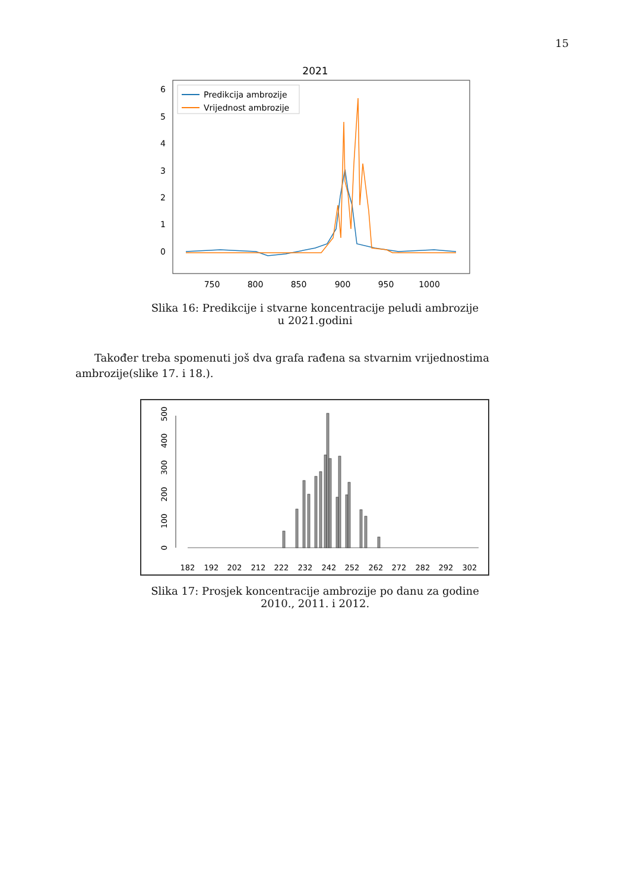15
2021
6
5
4
3
2
1
0
750
800
850
900
950
1000
Predikcija ambrozije
Vrijednost ambrozije
Slika 16: Predikcije i stvarne koncentracije peludi ambrozije u 2021.godini
Također treba spomenuti još dva grafa rađena sa stvarnim vrijednostima ambrozije(slike 17. i 18.).
0
100
200
300
400
500
182
192
202
212
222
232
242
252
262
272
282
292
302
Slika 17: Prosjek koncentracije ambrozije po danu za godine 2010., 2011. i 2012.